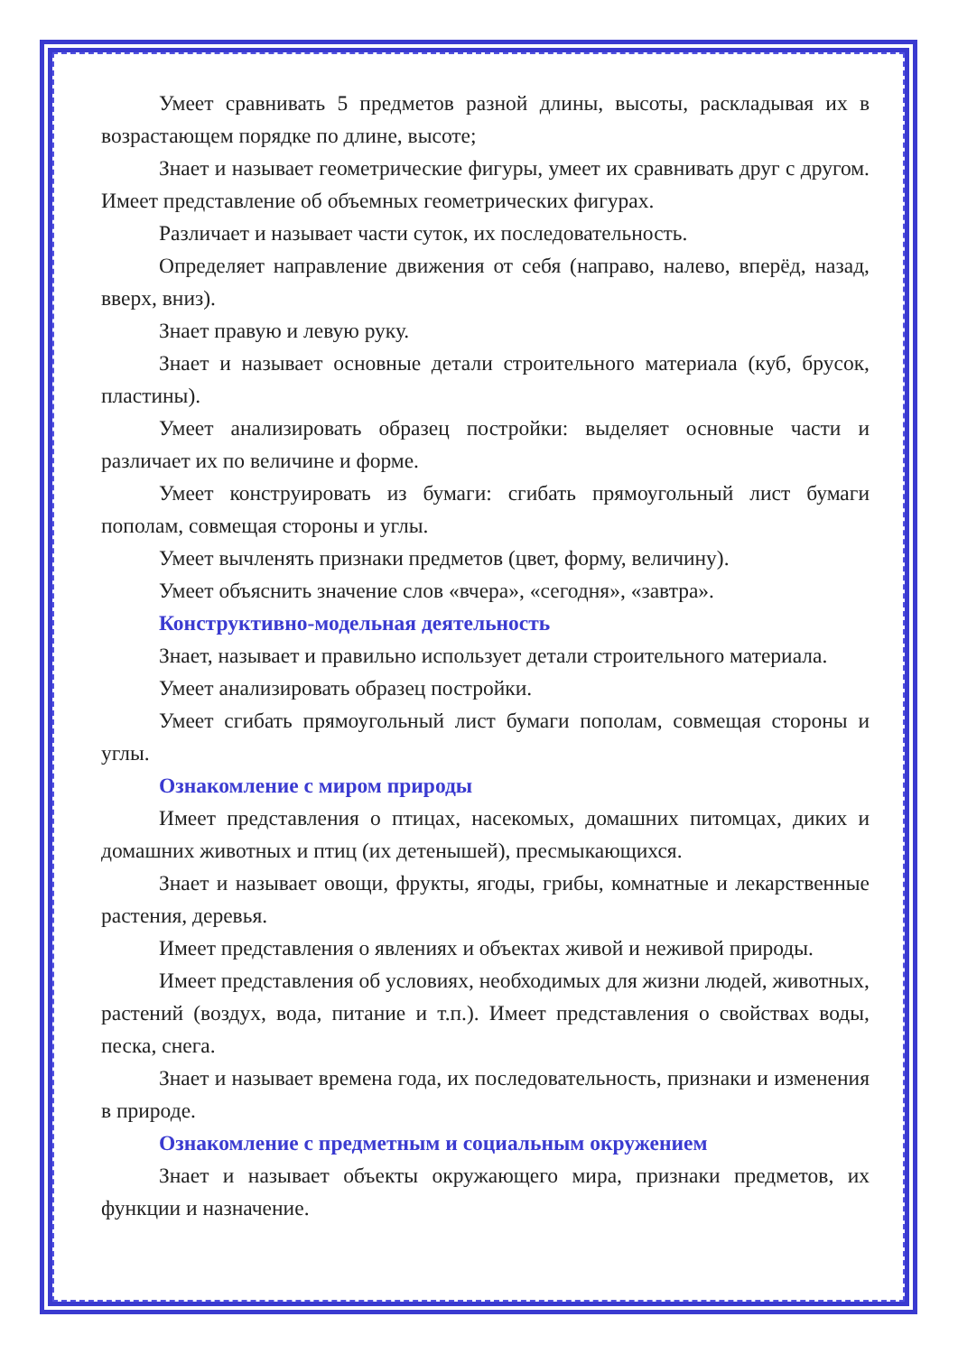Умеет сравнивать 5 предметов разной длины, высоты, раскладывая их в возрастающем порядке по длине, высоте;
Знает и называет геометрические фигуры, умеет их сравнивать друг с другом. Имеет представление об объемных геометрических фигурах.
Различает и называет части суток, их последовательность.
Определяет направление движения от себя (направо, налево, вперёд, назад, вверх, вниз).
Знает правую и левую руку.
Знает и называет основные детали строительного материала (куб, брусок, пластины).
Умеет анализировать образец постройки: выделяет основные части и различает их по величине и форме.
Умеет конструировать из бумаги: сгибать прямоугольный лист бумаги пополам, совмещая стороны и углы.
Умеет вычленять признаки предметов (цвет, форму, величину).
Умеет объяснить значение слов «вчера», «сегодня», «завтра».
Конструктивно-модельная деятельность
Знает, называет и правильно использует детали строительного материала.
Умеет анализировать образец постройки.
Умеет сгибать прямоугольный лист бумаги пополам, совмещая стороны и углы.
Ознакомление с миром природы
Имеет представления о птицах, насекомых, домашних питомцах, диких и домашних животных и птиц (их детенышей), пресмыкающихся.
Знает и называет овощи, фрукты, ягоды, грибы, комнатные и лекарственные растения, деревья.
Имеет представления о явлениях и объектах живой и неживой природы.
Имеет представления об условиях, необходимых для жизни людей, животных, растений (воздух, вода, питание и т.п.). Имеет представления о свойствах воды, песка, снега.
Знает и называет времена года, их последовательность, признаки и изменения в природе.
Ознакомление с предметным и социальным окружением
Знает и называет объекты окружающего мира, признаки предметов, их функции и назначение.